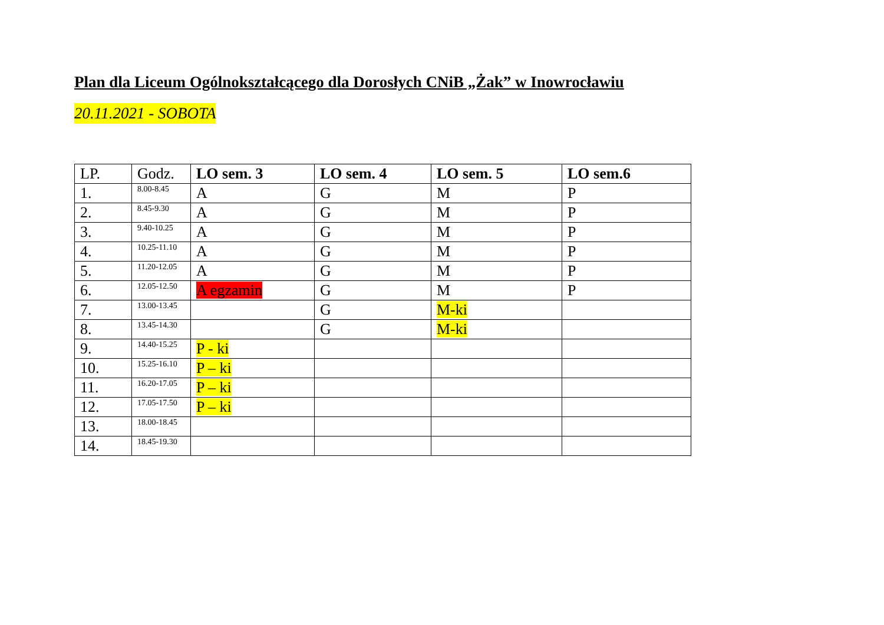Plan dla Liceum Ogólnokształcącego dla Dorosłych CNiB „Żak” w Inowrocławiu
20.11.2021 - SOBOTA
| LP. | Godz. | LO sem. 3 | LO sem. 4 | LO sem. 5 | LO sem.6 |
| --- | --- | --- | --- | --- | --- |
| 1. | 8.00-8.45 | A | G | M | P |
| 2. | 8.45-9.30 | A | G | M | P |
| 3. | 9.40-10.25 | A | G | M | P |
| 4. | 10.25-11.10 | A | G | M | P |
| 5. | 11.20-12.05 | A | G | M | P |
| 6. | 12.05-12.50 | A egzamin | G | M | P |
| 7. | 13.00-13.45 | | G | M-ki | |
| 8. | 13.45-14.30 | | G | M-ki | |
| 9. | 14.40-15.25 | P - ki | | | |
| 10. | 15.25-16.10 | P – ki | | | |
| 11. | 16.20-17.05 | P – ki | | | |
| 12. | 17.05-17.50 | P – ki | | | |
| 13. | 18.00-18.45 | | | | |
| 14. | 18.45-19.30 | | | | |